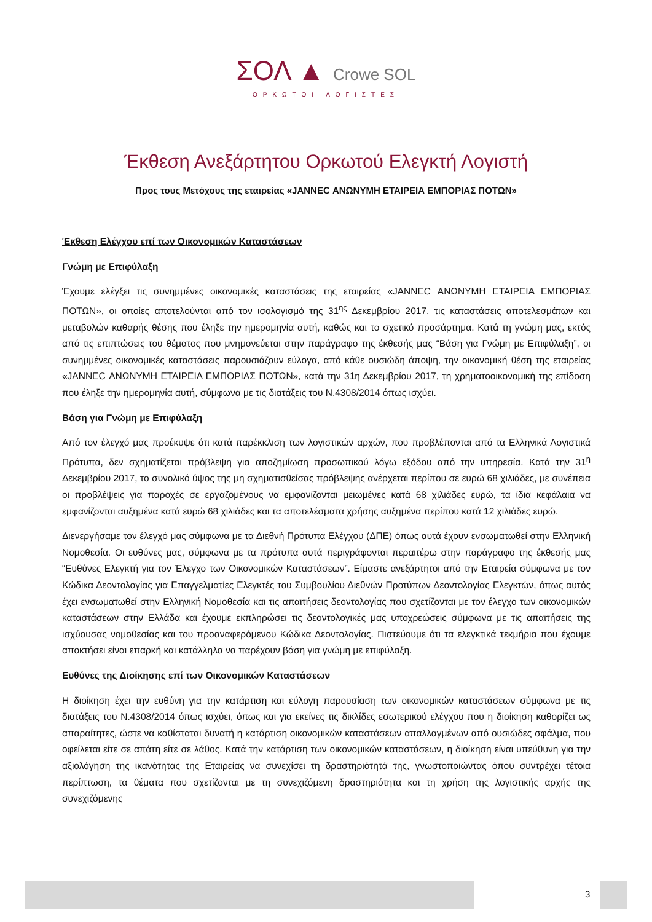ΣΟΛ ▲ Crowe SOL
ΟΡΚΩΤΟΙ ΛΟΓΙΣΤΕΣ
Έκθεση Ανεξάρτητου Ορκωτού Ελεγκτή Λογιστή
Προς τους Μετόχους της εταιρείας «JANNEC ΑΝΩΝΥΜΗ ΕΤΑΙΡΕΙΑ ΕΜΠΟΡΙΑΣ ΠΟΤΩΝ»
Έκθεση Ελέγχου επί των Οικονομικών Καταστάσεων
Γνώμη με Επιφύλαξη
Έχουμε ελέγξει τις συνημμένες οικονομικές καταστάσεις της εταιρείας «JANNEC ΑΝΩΝΥΜΗ ΕΤΑΙΡΕΙΑ ΕΜΠΟΡΙΑΣ ΠΟΤΩΝ», οι οποίες αποτελούνται από τον ισολογισμό της 31<sup>ης</sup> Δεκεμβρίου 2017, τις καταστάσεις αποτελεσμάτων και μεταβολών καθαρής θέσης που έληξε την ημερομηνία αυτή, καθώς και το σχετικό προσάρτημα. Κατά τη γνώμη μας, εκτός από τις επιπτώσεις του θέματος που μνημονεύεται στην παράγραφο της έκθεσής μας “Βάση για Γνώμη με Επιφύλαξη”, οι συνημμένες οικονομικές καταστάσεις παρουσιάζουν εύλογα, από κάθε ουσιώδη άποψη, την οικονομική θέση της εταιρείας «JANNEC ΑΝΩΝΥΜΗ ΕΤΑΙΡΕΙΑ ΕΜΠΟΡΙΑΣ ΠΟΤΩΝ», κατά την 31η Δεκεμβρίου 2017, τη χρηματοοικονομική της επίδοση που έληξε την ημερομηνία αυτή, σύμφωνα με τις διατάξεις του Ν.4308/2014 όπως ισχύει.
Βάση για Γνώμη με Επιφύλαξη
Από τον έλεγχό μας προέκυψε ότι κατά παρέκκλιση των λογιστικών αρχών, που προβλέπονται από τα Ελληνικά Λογιστικά Πρότυπα, δεν σχηματίζεται πρόβλεψη για αποζημίωση προσωπικού λόγω εξόδου από την υπηρεσία. Κατά την 31<sup>η</sup> Δεκεμβρίου 2017, το συνολικό ύψος της μη σχηματισθείσας πρόβλεψης ανέρχεται περίπου σε ευρώ 68 χιλιάδες, με συνέπεια οι προβλέψεις για παροχές σε εργαζομένους να εμφανίζονται μειωμένες κατά 68 χιλιάδες ευρώ, τα ίδια κεφάλαια να εμφανίζονται αυξημένα κατά ευρώ 68 χιλιάδες και τα αποτελέσματα χρήσης αυξημένα περίπου κατά 12 χιλιάδες ευρώ.
Διενεργήσαμε τον έλεγχό μας σύμφωνα με τα Διεθνή Πρότυπα Ελέγχου (ΔΠΕ) όπως αυτά έχουν ενσωματωθεί στην Ελληνική Νομοθεσία. Οι ευθύνες μας, σύμφωνα με τα πρότυπα αυτά περιγράφονται περαιτέρω στην παράγραφο της έκθεσής μας “Ευθύνες Ελεγκτή για τον Έλεγχο των Οικονομικών Καταστάσεων”. Είμαστε ανεξάρτητοι από την Εταιρεία σύμφωνα με τον Κώδικα Δεοντολογίας για Επαγγελματίες Ελεγκτές του Συμβουλίου Διεθνών Προτύπων Δεοντολογίας Ελεγκτών, όπως αυτός έχει ενσωματωθεί στην Ελληνική Νομοθεσία και τις απαιτήσεις δεοντολογίας που σχετίζονται με τον έλεγχο των οικονομικών καταστάσεων στην Ελλάδα και έχουμε εκπληρώσει τις δεοντολογικές μας υποχρεώσεις σύμφωνα με τις απαιτήσεις της ισχύουσας νομοθεσίας και του προαναφερόμενου Κώδικα Δεοντολογίας. Πιστεύουμε ότι τα ελεγκτικά τεκμήρια που έχουμε αποκτήσει είναι επαρκή και κατάλληλα να παρέχουν βάση για γνώμη με επιφύλαξη.
Ευθύνες της Διοίκησης επί των Οικονομικών Καταστάσεων
Η διοίκηση έχει την ευθύνη για την κατάρτιση και εύλογη παρουσίαση των οικονομικών καταστάσεων σύμφωνα με τις διατάξεις του Ν.4308/2014 όπως ισχύει, όπως και για εκείνες τις δικλίδες εσωτερικού ελέγχου που η διοίκηση καθορίζει ως απαραίτητες, ώστε να καθίσταται δυνατή η κατάρτιση οικονομικών καταστάσεων απαλλαγμένων από ουσιώδες σφάλμα, που οφείλεται είτε σε απάτη είτε σε λάθος. Κατά την κατάρτιση των οικονομικών καταστάσεων, η διοίκηση είναι υπεύθυνη για την αξιολόγηση της ικανότητας της Εταιρείας να συνεχίσει τη δραστηριότητά της, γνωστοποιώντας όπου συντρέχει τέτοια περίπτωση, τα θέματα που σχετίζονται με τη συνεχιζόμενη δραστηριότητα και τη χρήση της λογιστικής αρχής της συνεχιζόμενης
3